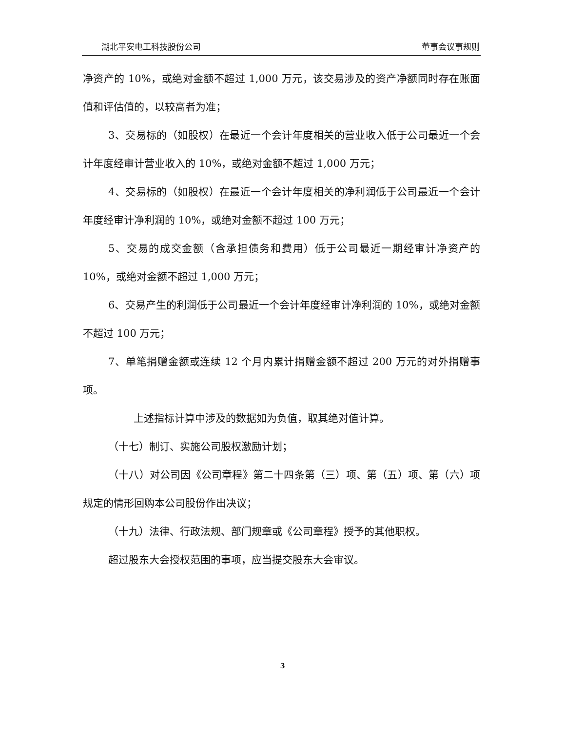湖北平安电工科技股份公司 董事会议事规则
净资产的 10%，或绝对金额不超过 1,000 万元，该交易涉及的资产净额同时存在账面值和评估值的，以较高者为准；
3、交易标的（如股权）在最近一个会计年度相关的营业收入低于公司最近一个会计年度经审计营业收入的 10%，或绝对金额不超过 1,000 万元；
4、交易标的（如股权）在最近一个会计年度相关的净利润低于公司最近一个会计年度经审计净利润的 10%，或绝对金额不超过 100 万元；
5、交易的成交金额（含承担债务和费用）低于公司最近一期经审计净资产的 10%，或绝对金额不超过 1,000 万元；
6、交易产生的利润低于公司最近一个会计年度经审计净利润的 10%，或绝对金额不超过 100 万元；
7、单笔捐赠金额或连续 12 个月内累计捐赠金额不超过 200 万元的对外捐赠事项。
上述指标计算中涉及的数据如为负值，取其绝对值计算。
（十七）制订、实施公司股权激励计划；
（十八）对公司因《公司章程》第二十四条第（三）项、第（五）项、第（六）项规定的情形回购本公司股份作出决议；
（十九）法律、行政法规、部门规章或《公司章程》授予的其他职权。
超过股东大会授权范围的事项，应当提交股东大会审议。
3